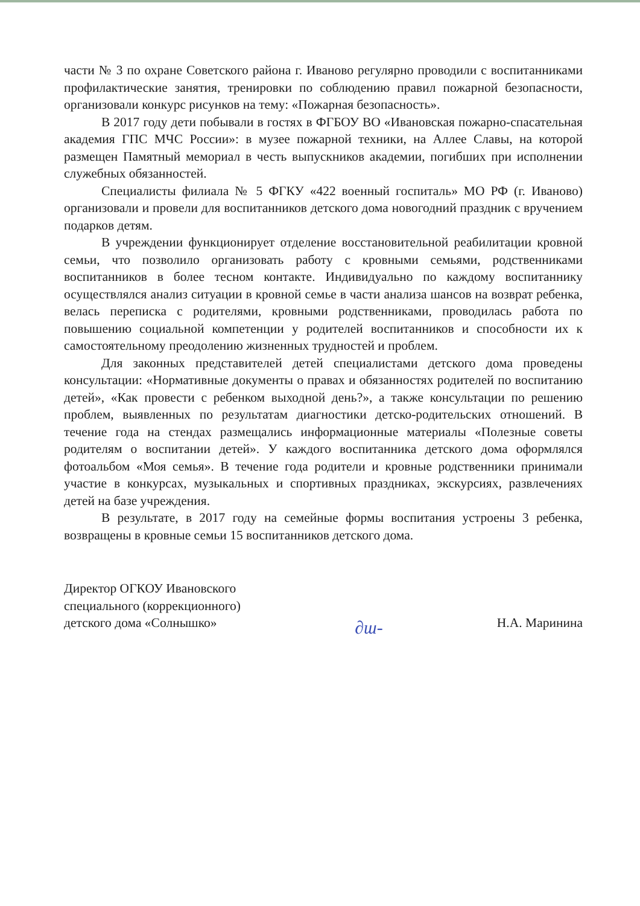части № 3 по охране Советского района г. Иваново регулярно проводили с воспитанниками профилактические занятия, тренировки по соблюдению правил пожарной безопасности, организовали конкурс рисунков на тему: «Пожарная безопасность».
В 2017 году дети побывали в гостях в ФГБОУ ВО «Ивановская пожарно-спасательная академия ГПС МЧС России»: в музее пожарной техники, на Аллее Славы, на которой размещен Памятный мемориал в честь выпускников академии, погибших при исполнении служебных обязанностей.
Специалисты филиала № 5 ФГКУ «422 военный госпиталь» МО РФ (г. Иваново) организовали и провели для воспитанников детского дома новогодний праздник с вручением подарков детям.
В учреждении функционирует отделение восстановительной реабилитации кровной семьи, что позволило организовать работу с кровными семьями, родственниками воспитанников в более тесном контакте. Индивидуально по каждому воспитаннику осуществлялся анализ ситуации в кровной семье в части анализа шансов на возврат ребенка, велась переписка с родителями, кровными родственниками, проводилась работа по повышению социальной компетенции у родителей воспитанников и способности их к самостоятельному преодолению жизненных трудностей и проблем.
Для законных представителей детей специалистами детского дома проведены консультации: «Нормативные документы о правах и обязанностях родителей по воспитанию детей», «Как провести с ребенком выходной день?», а также консультации по решению проблем, выявленных по результатам диагностики детско-родительских отношений. В течение года на стендах размещались информационные материалы «Полезные советы родителям о воспитании детей». У каждого воспитанника детского дома оформлялся фотоальбом «Моя семья». В течение года родители и кровные родственники принимали участие в конкурсах, музыкальных и спортивных праздниках, экскурсиях, развлечениях детей на базе учреждения.
В результате, в 2017 году на семейные формы воспитания устроены 3 ребенка, возвращены в кровные семьи 15 воспитанников детского дома.
Директор ОГКОУ Ивановского
специального (коррекционного)
детского дома «Солнышко»
∂ɯ-
Н.А. Маринина